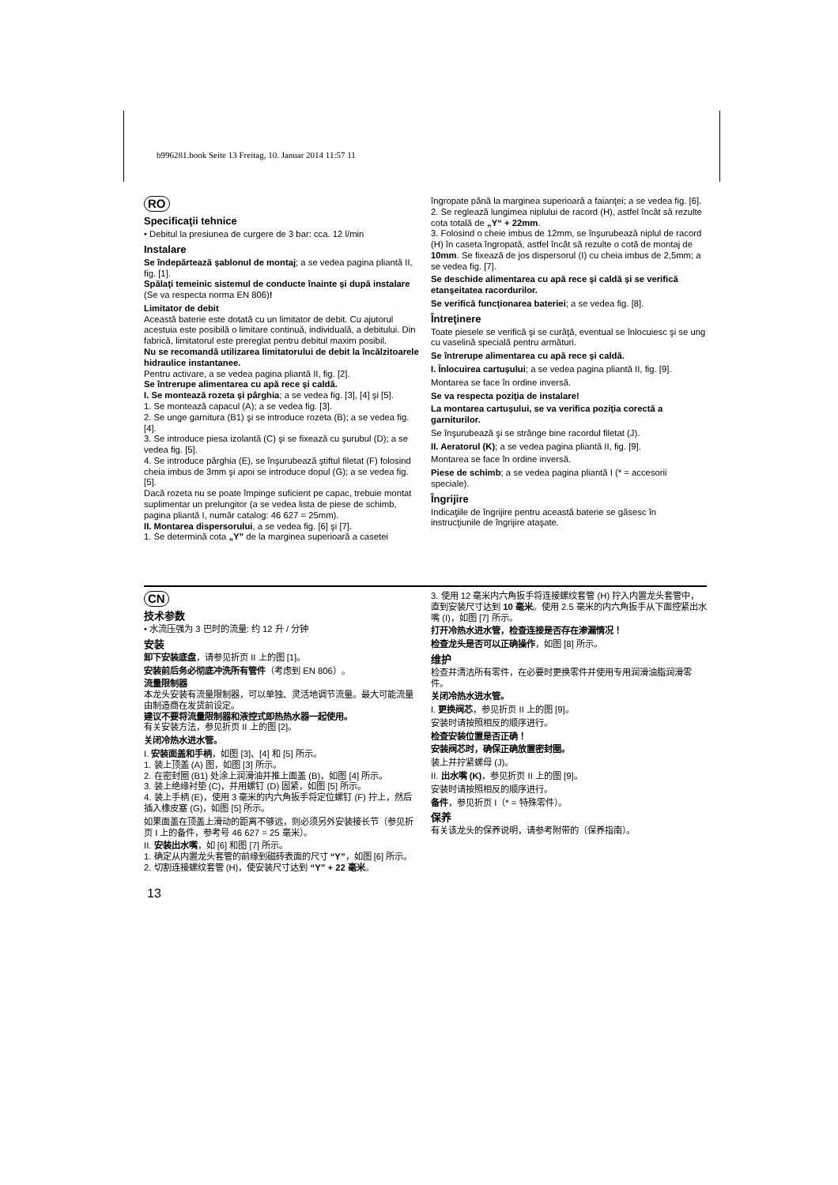b996281.book Seite 13 Freitag, 10. Januar 2014 11:57 11
RO
Specificaţii tehnice
• Debitul la presiunea de curgere de 3 bar: cca. 12 l/min
Instalare
Se îndepărtează şablonul de montaj; a se vedea pagina pliantă II, fig. [1].
Spălaţi temeinic sistemul de conducte înainte şi după instalare (Se va respecta norma EN 806)!
Limitator de debit
Această baterie este dotată cu un limitator de debit. Cu ajutorul acestuia este posibilă o limitare continuă, individuală, a debitului. Din fabrică, limitatorul este prereglat pentru debitul maxim posibil.
Nu se recomandă utilizarea limitatorului de debit la încălzitoarele hidraulice instantanee.
Pentru activare, a se vedea pagina pliantă II, fig. [2].
Se întrerupe alimentarea cu apă rece şi caldă.
I. Se montează rozeta şi pârghia; a se vedea fig. [3], [4] şi [5].
1. Se montează capacul (A); a se vedea fig. [3].
2. Se unge garnitura (B1) şi se introduce rozeta (B); a se vedea fig. [4].
3. Se introduce piesa izolantă (C) şi se fixează cu şurubul (D); a se vedea fig. [5].
4. Se introduce pârghia (E), se înşurubează ştiftul filetat (F) folosind cheia imbus de 3mm şi apoi se introduce dopul (G); a se vedea fig. [5].
Dacă rozeta nu se poate împinge suficient pe capac, trebuie montat suplimentar un prelungitor (a se vedea lista de piese de schimb, pagina pliantă I, număr catalog: 46 627 = 25mm).
II. Montarea dispersorului, a se vedea fig. [6] şi [7].
1. Se determină cota „Y” de la marginea superioară a casetei
îngropate până la marginea superioară a faianţei; a se vedea fig. [6].
2. Se reglează lungimea niplului de racord (H), astfel încât să rezulte cota totală de „Y“ + 22mm.
3. Folosind o cheie imbus de 12mm, se înşurubează niplul de racord (H) în caseta îngropată, astfel încât să rezulte o cotă de montaj de 10mm. Se fixează de jos dispersorul (I) cu cheia imbus de 2,5mm; a se vedea fig. [7].
Se deschide alimentarea cu apă rece şi caldă şi se verifică etanşeitatea racordurilor.
Se verifică funcţionarea bateriei; a se vedea fig. [8].
Întreţinere
Toate piesele se verifică şi se curăţă, eventual se înlocuiesc şi se ung cu vaselină specială pentru armături.
Se întrerupe alimentarea cu apă rece şi caldă.
I. Înlocuirea cartuşului; a se vedea pagina pliantă II, fig. [9].
Montarea se face în ordine inversă.
Se va respecta poziţia de instalare!
La montarea cartuşului, se va verifica poziţia corectă a garniturilor.
Se înşurubează şi se strânge bine racordul filetat (J).
II. Aeratorul (K); a se vedea pagina pliantă II, fig. [9].
Montarea se face în ordine inversă.
Piese de schimb; a se vedea pagina pliantă I (* = accesorii speciale).
Îngrijire
Indicaţiile de îngrijire pentru această baterie se găsesc în instrucţiunile de îngrijire ataşate.
CN
技术参数
• 水流压强为 3 巴时的流量: 约 12 升 / 分钟
安装
卸下安装底盘，请参见折页 II 上的图 [1]。
安装前后务必彻底冲洗所有管件（考虑到 EN 806）。
流量限制器
本龙头安装有流量限制器，可以单独、灵活地调节流量。最大可能流量由制造商在发货前设定。
建议不要将流量限制器和液控式即热热水器一起使用。
有关安装方法，参见折页 II 上的图 [2]。
关闭冷热水进水管。
I. 安装面盖和手柄，如图 [3]、[4] 和 [5] 所示。
1. 装上顶盖 (A) 图，如图 [3] 所示。
2. 在密封圈 (B1) 处涂上润滑油并推上面盖 (B)，如图 [4] 所示。
3. 装上绝缘衬垫 (C)，并用螺钉 (D) 固紧，如图 [5] 所示。
4. 装上手柄 (E)，使用 3 毫米的内六角扳手将定位螺钉 (F) 拧上，然后插入橡皮塞 (G)，如图 [5] 所示。
如果面盖在顶盖上滑动的距离不够远，则必须另外安装接长节（参见折页 I 上的备件，参考号 46 627 = 25 毫米）。
II. 安装出水嘴，如 [6] 和图 [7] 所示。
1. 确定从内置龙头套管的前缘到磁砖表面的尺寸 “Y”，如图 [6] 所示。
2. 切割连接螺纹套管 (H)，使安装尺寸达到 “Y” + 22 毫米。
3. 使用 12 毫米内六角扳手将连接螺纹套管 (H) 拧入内置龙头套管中，直到安装尺寸达到 10 毫米。使用 2.5 毫米的内六角扳手从下面控紧出水嘴 (I)，如图 [7] 所示。
打开冷热水进水管，检查连接是否存在渗漏情况！
检查龙头是否可以正确操作，如图 [8] 所示。
维护
检查并清洁所有零件，在必要时更换零件并使用专用润滑油脂润滑零件。
关闭冷热水进水管。
I. 更换阀芯，参见折页 II 上的图 [9]。
安装时请按照相反的顺序进行。
检查安装位置是否正确！
安装阀芯时，确保正确放置密封圈。
装上并拧紧螺母 (J)。
II. 出水嘴 (K)，参见折页 II 上的图 [9]。
安装时请按照相反的顺序进行。
备件，参见折页 I（* = 特殊零件）。
保养
有关该龙头的保养说明，请参考附带的（保养指南）。
13